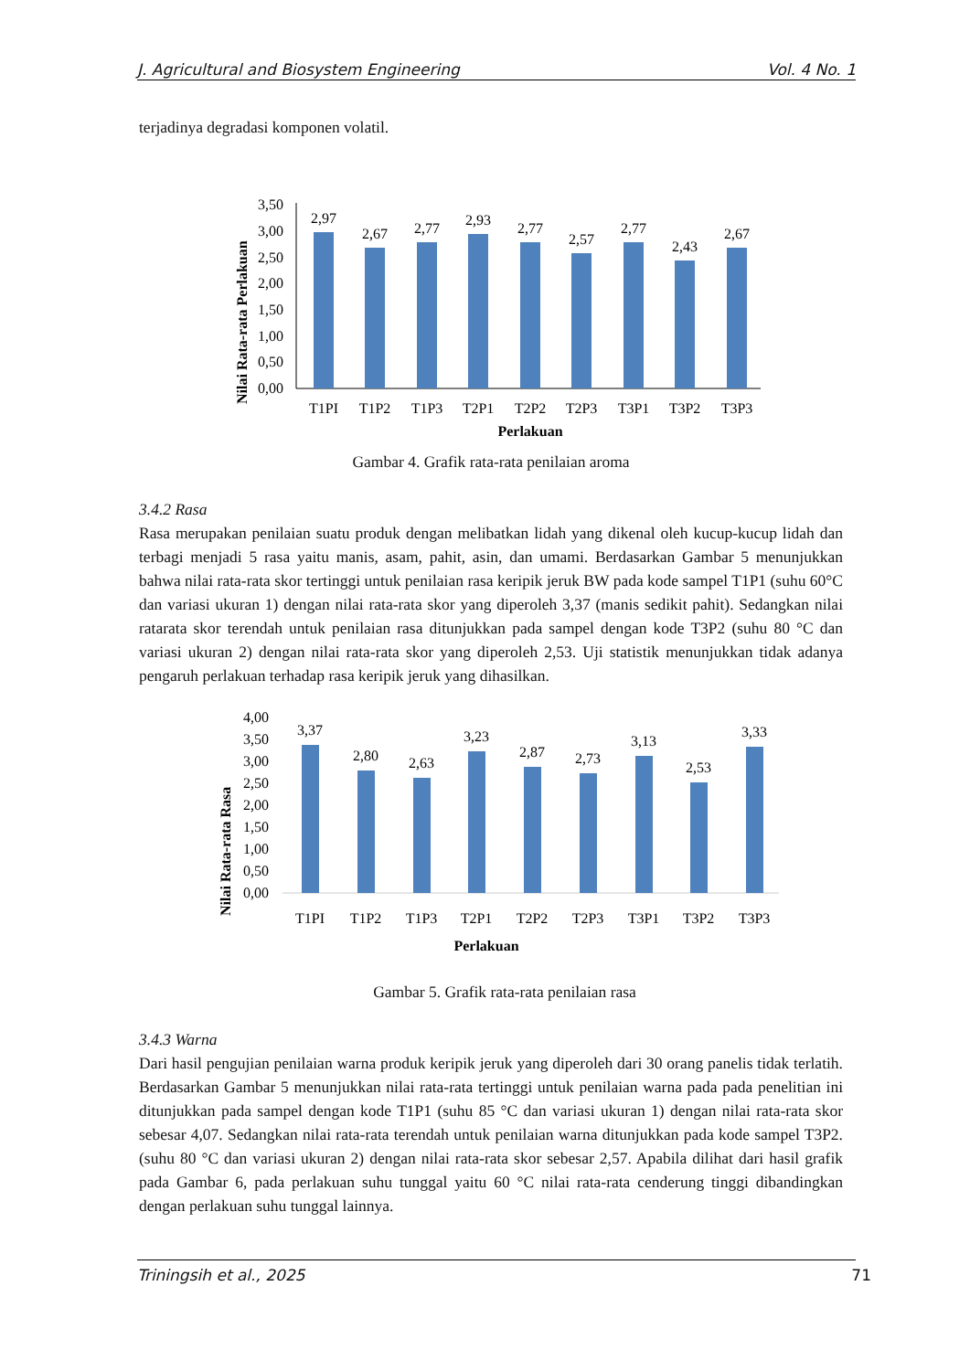J. Agricultural and Biosystem Engineering Vol. 4 No. 1
terjadinya degradasi komponen volatil.
Nilai Rata-rata Perlakuan
3,50
3,00
2,50
2,00
1,50
1,00
0,50
0,00
2,97
2,67
2,77
2,93
2,77
2,57
2,77
2,43
2,67
T1PI
T1P2
T1P3
T2P1
T2P2
T2P3
T3P1
T3P2
T3P3
Perlakuan
Gambar 4. Grafik rata-rata penilaian aroma
3.4.2 Rasa
Rasa merupakan penilaian suatu produk dengan melibatkan lidah yang dikenal oleh kucup-kucup lidah dan terbagi menjadi 5 rasa yaitu manis, asam, pahit, asin, dan umami. Berdasarkan Gambar 5 menunjukkan bahwa nilai rata-rata skor tertinggi untuk penilaian rasa keripik jeruk BW pada kode sampel T1P1 (suhu 60°C dan variasi ukuran 1) dengan nilai rata-rata skor yang diperoleh 3,37 (manis sedikit pahit). Sedangkan nilai ratarata skor terendah untuk penilaian rasa ditunjukkan pada sampel dengan kode T3P2 (suhu 80 °C dan variasi ukuran 2) dengan nilai rata-rata skor yang diperoleh 2,53. Uji statistik menunjukkan tidak adanya pengaruh perlakuan terhadap rasa keripik jeruk yang dihasilkan.
Nilai Rata-rata Rasa
4,00
3,50
3,00
2,50
2,00
1,50
1,00
0,50
0,00
3,37
2,80
2,63
3,23
2,87
2,73
3,13
2,53
3,33
T1PI
T1P2
T1P3
T2P1
T2P2
T2P3
T3P1
T3P2
T3P3
Perlakuan
Gambar 5. Grafik rata-rata penilaian rasa
3.4.3 Warna
Dari hasil pengujian penilaian warna produk keripik jeruk yang diperoleh dari 30 orang panelis tidak terlatih. Berdasarkan Gambar 5 menunjukkan nilai rata-rata tertinggi untuk penilaian warna pada pada penelitian ini ditunjukkan pada sampel dengan kode T1P1 (suhu 85 °C dan variasi ukuran 1) dengan nilai rata-rata skor sebesar 4,07. Sedangkan nilai rata-rata terendah untuk penilaian warna ditunjukkan pada kode sampel T3P2. (suhu 80 °C dan variasi ukuran 2) dengan nilai rata-rata skor sebesar 2,57. Apabila dilihat dari hasil grafik pada Gambar 6, pada perlakuan suhu tunggal yaitu 60 °C nilai rata-rata cenderung tinggi dibandingkan dengan perlakuan suhu tunggal lainnya.
Triningsih et al., 2025 71